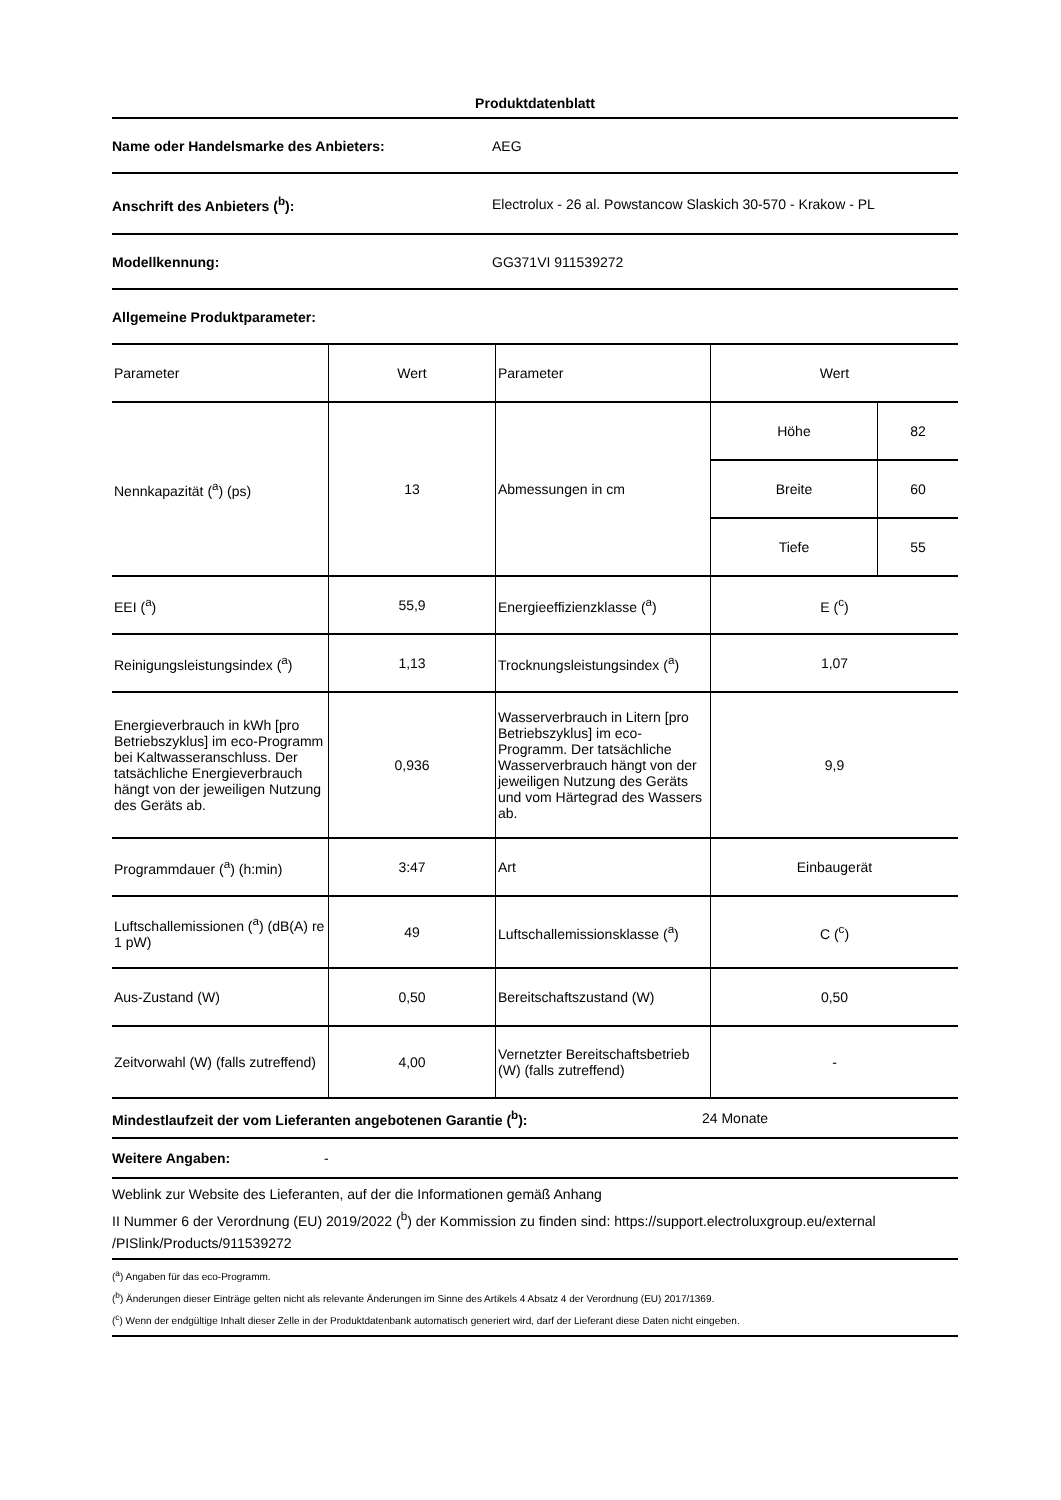Produktdatenblatt
Name oder Handelsmarke des Anbieters: AEG
Anschrift des Anbieters (<sup>b</sup>):
Electrolux - 26 al. Powstancow Slaskich 30-570 - Krakow - PL
Modellkennung: GG371VI 911539272
Allgemeine Produktparameter:
| Parameter | Wert | Parameter | Wert | |
| Nennkapazität (<sup>a</sup>) (ps) | 13 | Abmessungen in cm | Höhe | 82 |
| | | | Breite | 60 |
| | | | Tiefe | 55 |
| EEI (<sup>a</sup>) | 55,9 | Energieeffizienzklasse (<sup>a</sup>) | E (<sup>c</sup>) | |
| Reinigungsleistungsindex (<sup>a</sup>) | 1,13 | Trocknungsleistungsindex (<sup>a</sup>) | 1,07 | |
| Energieverbrauch in kWh [pro Betriebszyklus] im eco-Programm bei Kaltwasseranschluss. Der tatsächliche Energieverbrauch hängt von der jeweiligen Nutzung des Geräts ab. | 0,936 | Wasserverbrauch in Litern [pro Betriebszyklus] im eco-Programm. Der tatsächliche Wasserverbrauch hängt von der jeweiligen Nutzung des Geräts und vom Härtegrad des Wassers ab. | 9,9 | |
| Programmdauer (<sup>a</sup>) (h:min) | 3:47 | Art | Einbaugerät | |
| Luftschallemissionen (<sup>a</sup>) (dB(A) re 1 pW) | 49 | Luftschallemissionsklasse (<sup>a</sup>) | C (<sup>c</sup>) | |
| Aus-Zustand (W) | 0,50 | Bereitschaftszustand (W) | 0,50 | |
| Zeitvorwahl (W) (falls zutreffend) | 4,00 | Vernetzter Bereitschaftsbetrieb (W) (falls zutreffend) | - | |
Mindestlaufzeit der vom Lieferanten angebotenen Garantie (<sup>b</sup>): 24 Monate
Weitere Angaben: -
Weblink zur Website des Lieferanten, auf der die Informationen gemäß Anhang
II Nummer 6 der Verordnung (EU) 2019/2022 (<sup>b</sup>) der Kommission zu finden sind: https://support.electroluxgroup.eu/external /PISlink/Products/911539272
(<sup>a</sup>) Angaben für das eco-Programm.
(<sup>b</sup>) Änderungen dieser Einträge gelten nicht als relevante Änderungen im Sinne des Artikels 4 Absatz 4 der Verordnung (EU) 2017/1369.
(<sup>c</sup>) Wenn der endgültige Inhalt dieser Zelle in der Produktdatenbank automatisch generiert wird, darf der Lieferant diese Daten nicht eingeben.